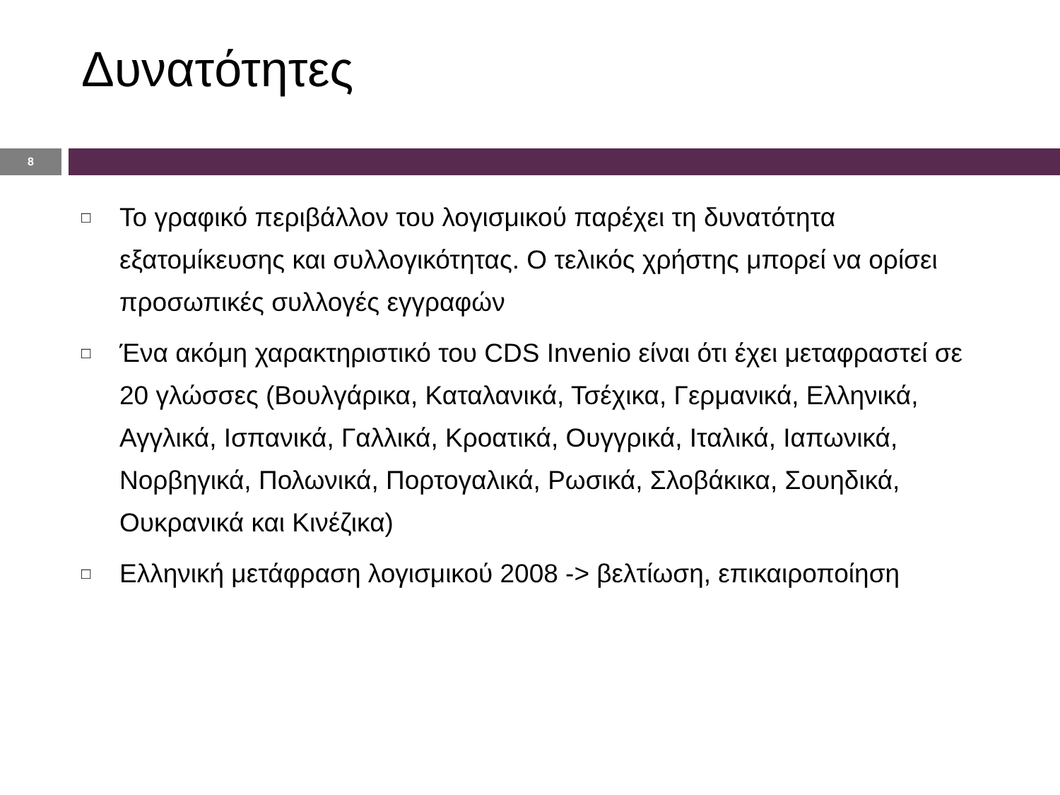Δυνατότητες
8
□ Το γραφικό περιβάλλον του λογισμικού παρέχει τη δυνατότητα εξατομίκευσης και συλλογικότητας. Ο τελικός χρήστης μπορεί να ορίσει προσωπικές συλλογές εγγραφών
□ Ένα ακόμη χαρακτηριστικό του CDS Invenio είναι ότι έχει μεταφραστεί σε 20 γλώσσες (Βουλγάρικα, Καταλανικά, Τσέχικα, Γερμανικά, Ελληνικά, Αγγλικά, Ισπανικά, Γαλλικά, Κροατικά, Ουγγρικά, Ιταλικά, Ιαπωνικά, Νορβηγικά, Πολωνικά, Πορτογαλικά, Ρωσικά, Σλοβάκικα, Σουηδικά, Ουκρανικά και Κινέζικα)
□ Ελληνική μετάφραση λογισμικού 2008 -> βελτίωση, επικαιροποίηση